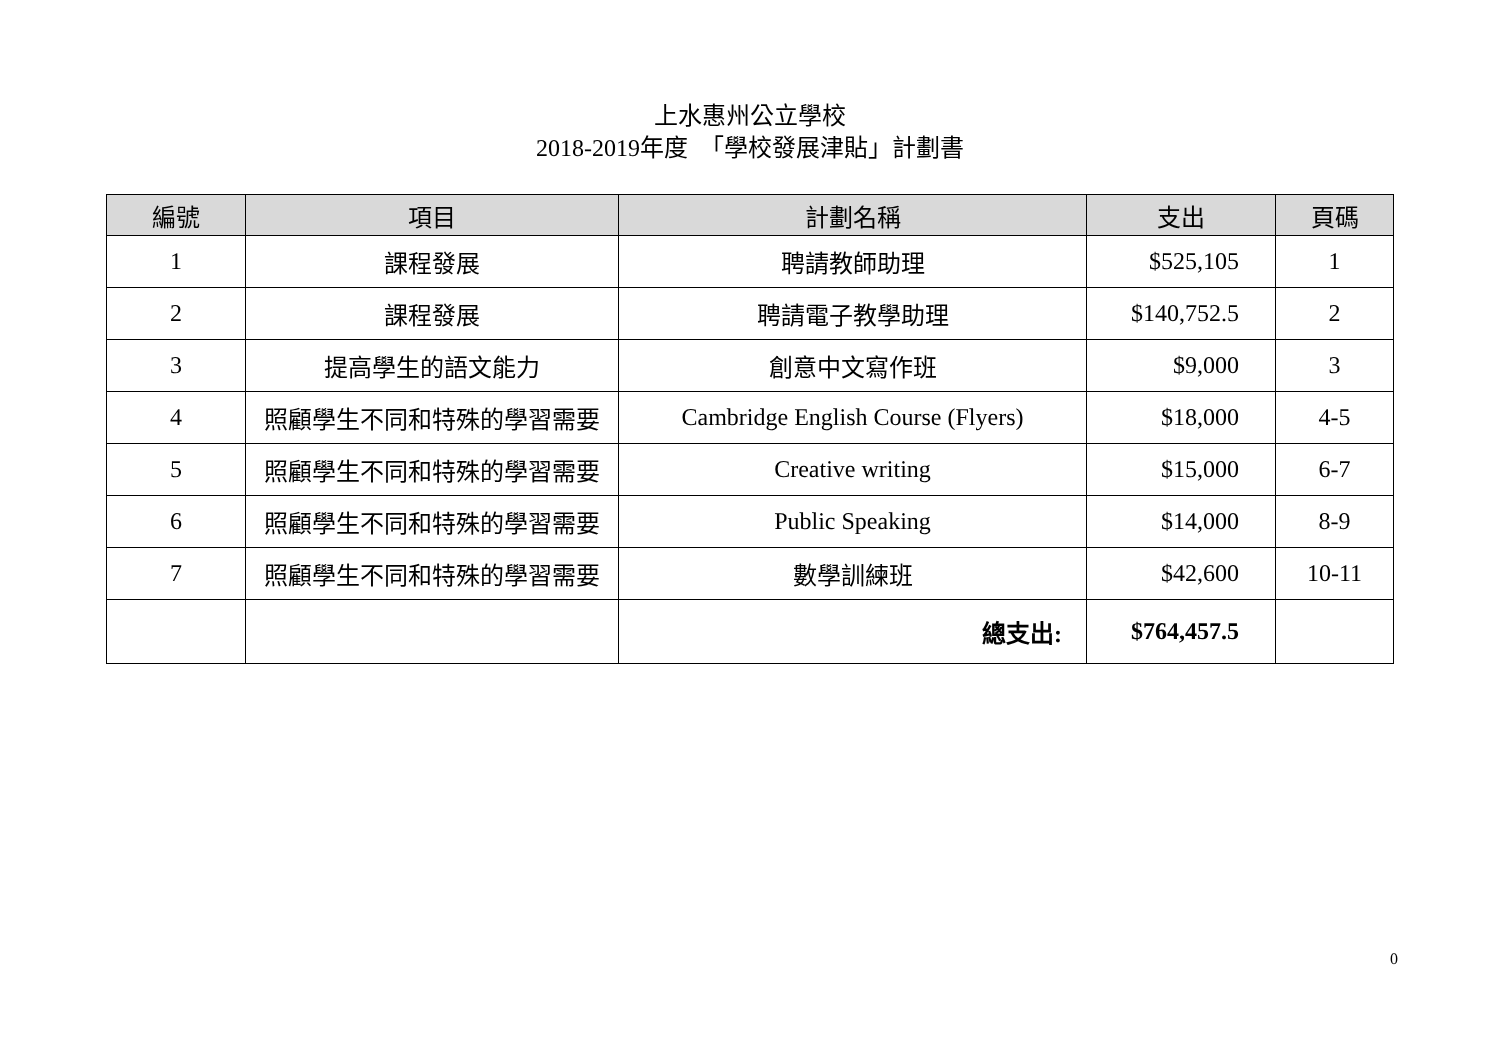上水惠州公立學校
2018-2019年度　「學校發展津貼」計劃書
| 編號 | 項目 | 計劃名稱 | 支出 | 頁碼 |
| --- | --- | --- | --- | --- |
| 1 | 課程發展 | 聘請教師助理 | $525,105 | 1 |
| 2 | 課程發展 | 聘請電子教學助理 | $140,752.5 | 2 |
| 3 | 提高學生的語文能力 | 創意中文寫作班 | $9,000 | 3 |
| 4 | 照顧學生不同和特殊的學習需要 | Cambridge English Course (Flyers) | $18,000 | 4-5 |
| 5 | 照顧學生不同和特殊的學習需要 | Creative writing | $15,000 | 6-7 |
| 6 | 照顧學生不同和特殊的學習需要 | Public Speaking | $14,000 | 8-9 |
| 7 | 照顧學生不同和特殊的學習需要 | 數學訓練班 | $42,600 | 10-11 |
| | | 總支出: | $764,457.5 | |
0